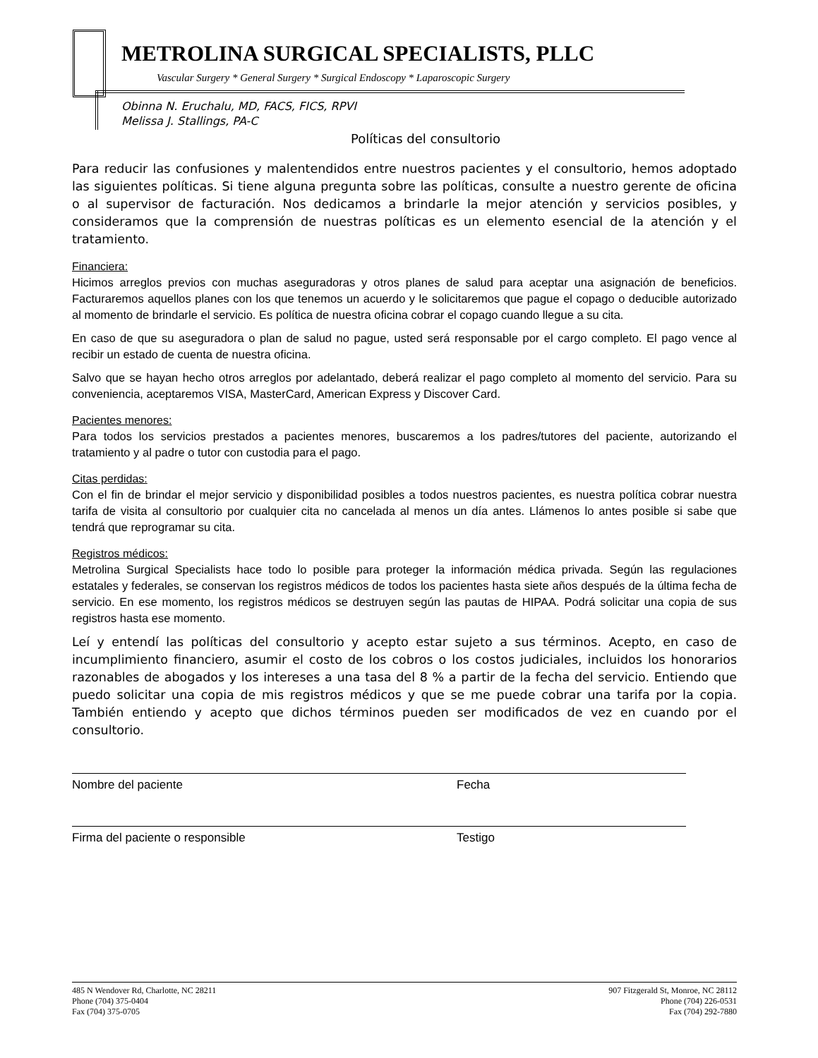METROLINA SURGICAL SPECIALISTS, PLLC
Vascular Surgery * General Surgery * Surgical Endoscopy * Laparoscopic Surgery
Obinna N. Eruchalu, MD, FACS, FICS, RPVI
Melissa J. Stallings, PA-C
Políticas del consultorio
Para reducir las confusiones y malentendidos entre nuestros pacientes y el consultorio, hemos adoptado las siguientes políticas. Si tiene alguna pregunta sobre las políticas, consulte a nuestro gerente de oficina o al supervisor de facturación. Nos dedicamos a brindarle la mejor atención y servicios posibles, y consideramos que la comprensión de nuestras políticas es un elemento esencial de la atención y el tratamiento.
Financiera:
Hicimos arreglos previos con muchas aseguradoras y otros planes de salud para aceptar una asignación de beneficios. Facturaremos aquellos planes con los que tenemos un acuerdo y le solicitaremos que pague el copago o deducible autorizado al momento de brindarle el servicio. Es política de nuestra oficina cobrar el copago cuando llegue a su cita.
En caso de que su aseguradora o plan de salud no pague, usted será responsable por el cargo completo. El pago vence al recibir un estado de cuenta de nuestra oficina.
Salvo que se hayan hecho otros arreglos por adelantado, deberá realizar el pago completo al momento del servicio. Para su conveniencia, aceptaremos VISA, MasterCard, American Express y Discover Card.
Pacientes menores:
Para todos los servicios prestados a pacientes menores, buscaremos a los padres/tutores del paciente, autorizando el tratamiento y al padre o tutor con custodia para el pago.
Citas perdidas:
Con el fin de brindar el mejor servicio y disponibilidad posibles a todos nuestros pacientes, es nuestra política cobrar nuestra tarifa de visita al consultorio por cualquier cita no cancelada al menos un día antes. Llámenos lo antes posible si sabe que tendrá que reprogramar su cita.
Registros médicos:
Metrolina Surgical Specialists hace todo lo posible para proteger la información médica privada. Según las regulaciones estatales y federales, se conservan los registros médicos de todos los pacientes hasta siete años después de la última fecha de servicio. En ese momento, los registros médicos se destruyen según las pautas de HIPAA. Podrá solicitar una copia de sus registros hasta ese momento.
Leí y entendí las políticas del consultorio y acepto estar sujeto a sus términos. Acepto, en caso de incumplimiento financiero, asumir el costo de los cobros o los costos judiciales, incluidos los honorarios razonables de abogados y los intereses a una tasa del 8 % a partir de la fecha del servicio. Entiendo que puedo solicitar una copia de mis registros médicos y que se me puede cobrar una tarifa por la copia. También entiendo y acepto que dichos términos pueden ser modificados de vez en cuando por el consultorio.
Nombre del paciente Fecha
Firma del paciente o responsible Testigo
485 N Wendover Rd, Charlotte, NC 28211
Phone (704) 375-0404
Fax (704) 375-0705
907 Fitzgerald St, Monroe, NC 28112
Phone (704) 226-0531
Fax (704) 292-7880